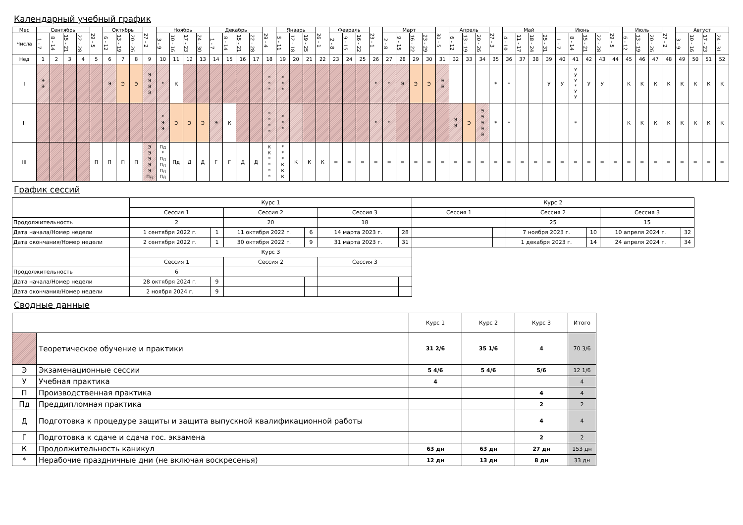Календарный учебный график
| Мес | Сентябрь | | | | 29 - 5 | Октябрь | | | 27 - 2 | Ноябрь | | | | Декабрь | | | | 29 - 4 | Январь | | | 26 - 1 | Февраль | | | 23 - 1 | Март | | | | 30 - 5 | Апрель | | | 27 - 3 | Май | | | | Июнь | | | | 29 - 5 | Июль | | | 27 - 2 | Август | | | |
| Числа | 1 - 7 | 8 - 14 | 15 - 21 | 22 - 28 | | 6 - 12 | 13 - 19 | 20 - 26 | | 3 - 9 | 10 - 16 | 17 - 23 | 24 - 30 | 1 - 7 | 8 - 14 | 15 - 21 | 22 - 28 | | 5 - 11 | 12 - 18 | 19 - 25 | | 2 - 8 | 9 - 15 | 16 - 22 | | 2 - 8 | 9 - 15 | 16 - 22 | 23 - 29 | | 6 - 12 | 13 - 19 | 20 - 26 | | 4 - 10 | 11 - 17 | 18 - 24 | 25 - 31 | 1 - 7 | 8 - 14 | 15 - 21 | 22 - 28 | | 6 - 12 | 13 - 19 | 20 - 26 | | 3 - 9 | 10 - 16 | 17 - 23 | 24 - 31 |
| Нед | 1 | 2 | 3 | 4 | 5 | 6 | 7 | 8 | 9 | 10 | 11 | 12 | 13 | 14 | 15 | 16 | 17 | 18 | 19 | 20 | 21 | 22 | 23 | 24 | 25 | 26 | 27 | 28 | 29 | 30 | 31 | 32 | 33 | 34 | 35 | 36 | 37 | 38 | 39 | 40 | 41 | 42 | 43 | 44 | 45 | 46 | 47 | 48 | 49 | 50 | 51 | 52 |
| I | Э Э | | | | | Э | Э | Э | Э Э Э Э | * | К | | | | | | | * * * | * * * | | | | | | | * | * | Э | Э | Э | Э Э | | | | * | * | | | У | У | У У У * У У | У | У | | К | К | К | К | К | К | К | К |
| II | | | | | | | | | | * Э Э | Э | Э | Э | Э | К | | | * * * * | * * * | | | | | | | * | * | | | | | Э Э | Э | Э Э Э Э Э | * | * | | | | | * | | | | К | К | К | К | К | К | К | К |
| III | | | | | П | П | П | П | Э Э Э Э Э Пд | Пд * Пд Пд Пд Пд | Пд | Д | Д | Г | Г | Д | Д | К К * * * * | * * * К К К | К | К | К | = | = | = | = | = | = | = | = | = | = | = | = | = | = | = | = | = | = | = | = | = | = | = | = | = | = | = | = | = | = |
График сессий
| | Курс 1 | | | | | | Курс 2 | | | | | |
| | Сессия 1 | | Сессия 2 | | Сессия 3 | | Сессия 1 | | Сессия 2 | | Сессия 3 | |
| Продолжительность | 2 | | 20 | | 18 | | | | 25 | | 15 | |
| Дата начала/Номер недели | 1 сентября 2022 г. | 1 | 11 октября 2022 г. | 6 | 14 марта 2023 г. | 28 | | | 7 ноября 2023 г. | 10 | 10 апреля 2024 г. | 32 |
| Дата окончания/Номер недели | 2 сентября 2022 г. | 1 | 30 октября 2022 г. | 9 | 31 марта 2023 г. | 31 | | | 1 декабря 2023 г. | 14 | 24 апреля 2024 г. | 34 |
| | Курс 3 | | | | | | | | | | | |
| | Сессия 1 | | Сессия 2 | | Сессия 3 | | | | | | | |
| Продолжительность | 6 | | | | | | | | | | | |
| Дата начала/Номер недели | 28 октября 2024 г. | 9 | | | | | | | | | | |
| Дата окончания/Номер недели | 2 ноября 2024 г. | 9 | | | | | | | | | | |
Сводные данные
| | | Курс 1 | Курс 2 | Курс 3 | Итого |
| | Теоретическое обучение и практики | 31 2/6 | 35 1/6 | 4 | 70 3/6 |
| Э | Экзаменационные сессии | 5 4/6 | 5 4/6 | 5/6 | 12 1/6 |
| У | Учебная практика | 4 | | | 4 |
| П | Производственная практика | | | 4 | 4 |
| Пд | Преддипломная практика | | | 2 | 2 |
| Д | Подготовка к процедуре защиты и защита выпускной квалификационной работы | | | 4 | 4 |
| Г | Подготовка к сдаче и сдача гос. экзамена | | | 2 | 2 |
| К | Продолжительность каникул | 63 дн | 63 дн | 27 дн | 153 дн |
| * | Нерабочие праздничные дни (не включая воскресенья) | 12 дн | 13 дн | 8 дн | 33 дн |